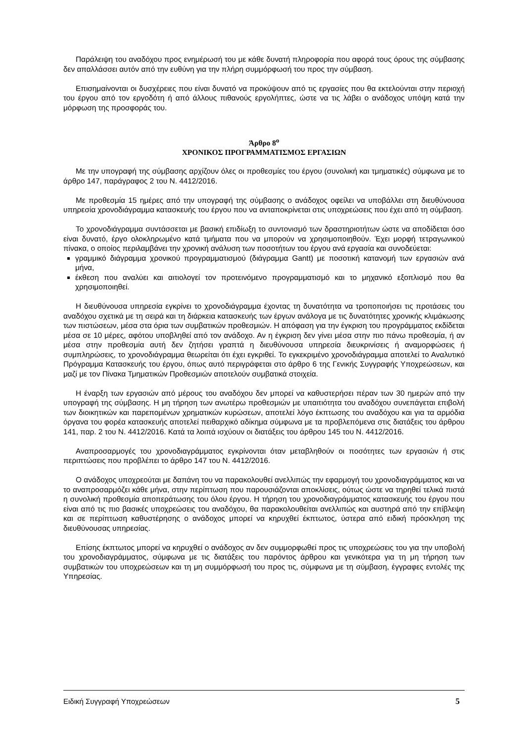Παράλειψη του αναδόχου προς ενημέρωσή του με κάθε δυνατή πληροφορία που αφορά τους όρους της σύμβασης δεν απαλλάσσει αυτόν από την ευθύνη για την πλήρη συμμόρφωσή του προς την σύμβαση.
Επισημαίνονται οι δυσχέρειες που είναι δυνατό να προκύψουν από τις εργασίες που θα εκτελούνται στην περιοχή του έργου από τον εργοδότη ή από άλλους πιθανούς εργολήπτες, ώστε να τις λάβει ο ανάδοχος υπόψη κατά την μόρφωση της προσφοράς του.
Άρθρο 8<sup>ο</sup>
ΧΡΟΝΙΚΟΣ ΠΡΟΓΡΑΜΜΑΤΙΣΜΟΣ ΕΡΓΑΣΙΩΝ
Με την υπογραφή της σύμβασης αρχίζουν όλες οι προθεσμίες του έργου (συνολική και τμηματικές) σύμφωνα με το άρθρο 147, παράγραφος 2 του Ν. 4412/2016.
Με προθεσμία 15 ημέρες από την υπογραφή της σύμβασης ο ανάδοχος οφείλει να υποβάλλει στη διευθύνουσα υπηρεσία χρονοδιάγραμμα κατασκευής του έργου που να ανταποκρίνεται στις υποχρεώσεις που έχει από τη σύμβαση.
Το χρονοδιάγραμμα συντάσσεται με βασική επιδίωξη το συντονισμό των δραστηριοτήτων ώστε να αποδίδεται όσο είναι δυνατό, έργο ολοκληρωμένο κατά τμήματα που να μπορούν να χρησιμοποιηθούν. Έχει μορφή τετραγωνικού πίνακα, ο οποίος περιλαμβάνει την χρονική ανάλυση των ποσοτήτων του έργου ανά εργασία και συνοδεύεται:
γραμμικό διάγραμμα χρονικού προγραμματισμού (διάγραμμα Gantt) με ποσοτική κατανομή των εργασιών ανά μήνα,
έκθεση που αναλύει και αιτιολογεί τον προτεινόμενο προγραμματισμό και το μηχανικό εξοπλισμό που θα χρησιμοποιηθεί.
Η διευθύνουσα υπηρεσία εγκρίνει το χρονοδιάγραμμα έχοντας τη δυνατότητα να τροποποιήσει τις προτάσεις του αναδόχου σχετικά με τη σειρά και τη διάρκεια κατασκευής των έργων ανάλογα με τις δυνατότητες χρονικής κλιμάκωσης των πιστώσεων, μέσα στα όρια των συμβατικών προθεσμιών. Η απόφαση για την έγκριση του προγράμματος εκδίδεται μέσα σε 10 μέρες, αφότου υποβληθεί από τον ανάδοχο. Αν η έγκριση δεν γίνει μέσα στην πιο πάνω προθεσμία, ή αν μέσα στην προθεσμία αυτή δεν ζητήσει γραπτά η διευθύνουσα υπηρεσία διευκρινίσεις ή αναμορφώσεις ή συμπληρώσεις, το χρονοδιάγραμμα θεωρείται ότι έχει εγκριθεί. Το εγκεκριμένο χρονοδιάγραμμα αποτελεί το Αναλυτικό Πρόγραμμα Κατασκευής του έργου, όπως αυτό περιγράφεται στο άρθρο 6 της Γενικής Συγγραφής Υποχρεώσεων, και μαζί με τον Πίνακα Τμηματικών Προθεσμιών αποτελούν συμβατικά στοιχεία.
Η έναρξη των εργασιών από μέρους του αναδόχου δεν μπορεί να καθυστερήσει πέραν των 30 ημερών από την υπογραφή της σύμβασης. Η μη τήρηση των ανωτέρω προθεσμιών με υπαιτιότητα του αναδόχου συνεπάγεται επιβολή των διοικητικών και παρεπομένων χρηματικών κυρώσεων, αποτελεί λόγο έκπτωσης του αναδόχου και για τα αρμόδια όργανα του φορέα κατασκευής αποτελεί πειθαρχικό αδίκημα σύμφωνα με τα προβλεπόμενα στις διατάξεις του άρθρου 141, παρ. 2 του Ν. 4412/2016. Κατά τα λοιπά ισχύουν οι διατάξεις του άρθρου 145 του Ν. 4412/2016.
Αναπροσαρμογές του χρονοδιαγράμματος εγκρίνονται όταν μεταβληθούν οι ποσότητες των εργασιών ή στις περιπτώσεις που προβλέπει το άρθρο 147 του Ν. 4412/2016.
Ο ανάδοχος υποχρεούται με δαπάνη του να παρακολουθεί ανελλιπώς την εφαρμογή του χρονοδιαγράμματος και να το αναπροσαρμόζει κάθε μήνα, στην περίπτωση που παρουσιάζονται αποκλίσεις, ούτως ώστε να τηρηθεί τελικά πιστά η συνολική προθεσμία αποπεράτωσης του όλου έργου. Η τήρηση του χρονοδιαγράμματος κατασκευής του έργου που είναι από τις πιο βασικές υποχρεώσεις του αναδόχου, θα παρακολουθείται ανελλιπώς και αυστηρά από την επίβλεψη και σε περίπτωση καθυστέρησης ο ανάδοχος μπορεί να κηρυχθεί έκπτωτος, ύστερα από ειδική πρόσκληση της διευθύνουσας υπηρεσίας.
Επίσης έκπτωτος μπορεί να κηρυχθεί ο ανάδοχος αν δεν συμμορφωθεί προς τις υποχρεώσεις του για την υποβολή του χρονοδιαγράμματος, σύμφωνα με τις διατάξεις του παρόντος άρθρου και γενικότερα για τη μη τήρηση των συμβατικών του υποχρεώσεων και τη μη συμμόρφωσή του προς τις, σύμφωνα με τη σύμβαση, έγγραφες εντολές της Υπηρεσίας.
Ειδική Συγγραφή Υποχρεώσεων 5